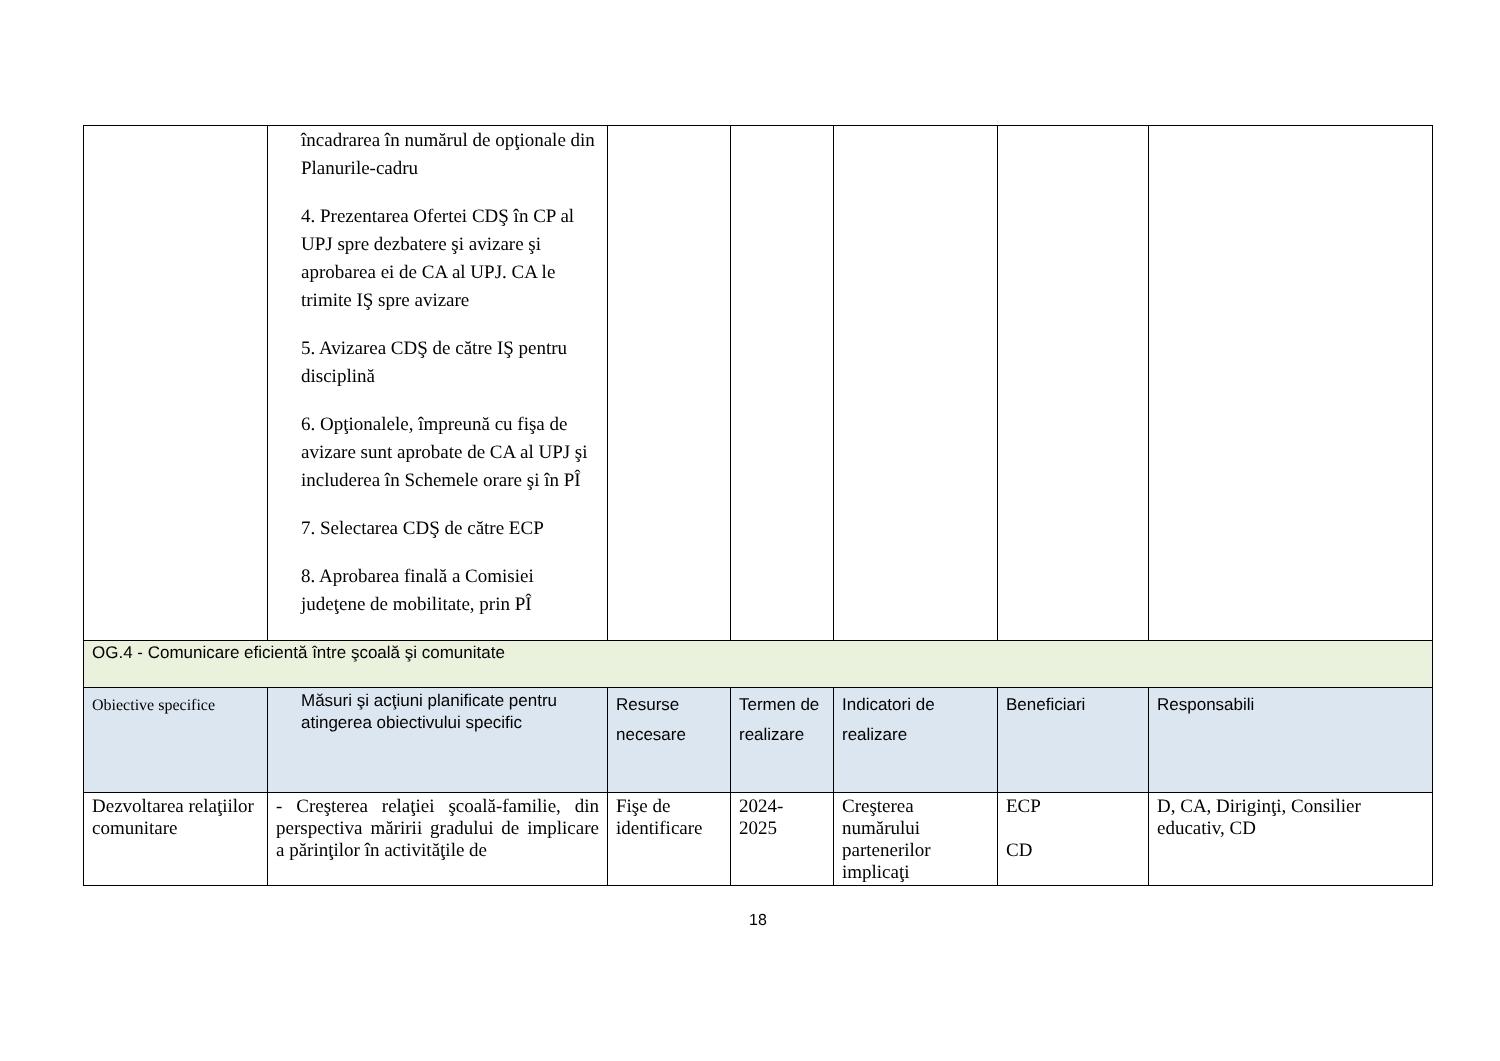| | încadrarea în numărul de opţionale din Planurile-cadru 4. Prezentarea Ofertei CDŞ în CP al UPJ spre dezbatere şi avizare şi aprobarea ei de CA al UPJ. CA le trimite IŞ spre avizare 5. Avizarea CDŞ de către IŞ pentru disciplină 6. Opţionalele, împreună cu fişa de avizare sunt aprobate de CA al UPJ şi includerea în Schemele orare şi în PÎ 7. Selectarea CDŞ de către ECP 8. Aprobarea finală a Comisiei judeţene de mobilitate, prin PÎ | | | | | |
| OG.4 - Comunicare eficientă între şcoală şi comunitate | | | | | | |
| Obiective specifice | Măsuri şi acţiuni planificate pentru atingerea obiectivului specific | Resurse necesare | Termen de realizare | Indicatori de realizare | Beneficiari | Responsabili |
| Dezvoltarea relaţiilor comunitare | - Creşterea relaţiei şcoală-familie, din perspectiva măririi gradului de implicare a părinţilor în activităţile de | Fişe de identificare | 2024- 2025 | Creşterea numărului partenerilor implicaţi | ECP CD | D, CA, Diriginţi, Consilier educativ, CD |
18